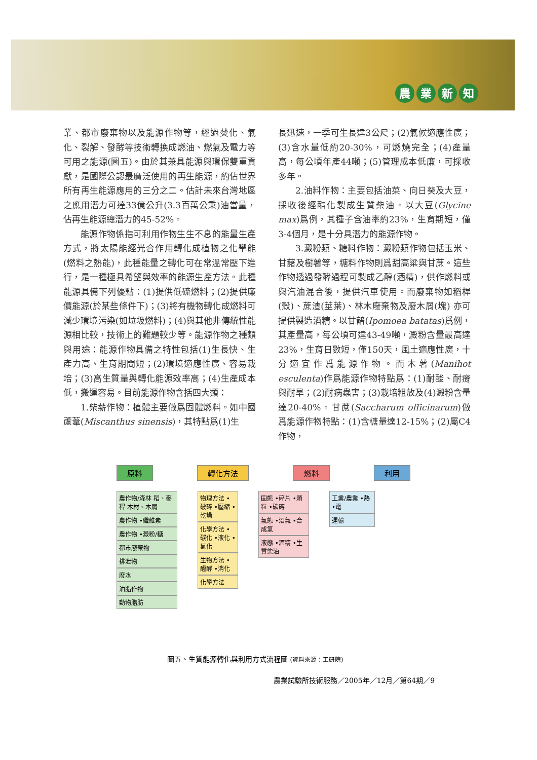農業新知
業、都市廢棄物以及能源作物等，經過焚化、氣化、裂解、發酵等技術轉換成燃油、燃氣及電力等可用之能源(圖五)。由於其兼具能源與環保雙重貢獻，是國際公認最廣泛使用的再生能源，約佔世界所有再生能源應用的三分之二。估計未來台灣地區之應用潛力可達33億公升(3.3百萬公秉)油當量，佔再生能源總潛力的45-52%。
能源作物係指可利用作物生生不息的能量生產方式，將太陽能經光合作用轉化成植物之化學能(燃料之熱能)，此種能量之轉化可在常溫常壓下進行，是一種極具希望與效率的能源生產方法。此種能源具備下列優點：(1)提供低硫燃料；(2)提供廉價能源(於某些條件下)；(3)將有機物轉化成燃料可減少環境污染(如垃圾燃料)；(4)與其他非傳統性能源相比較，技術上的難題較少等。能源作物之種類與用途：能源作物具備之特性包括(1)生長快、生產力高、生育期間短；(2)環境適應性廣、容易栽培；(3)高生質量與轉化能源效率高；(4)生產成本低，搬運容易。目前能源作物含括四大類：
1.柴薪作物：植體主要做爲固體燃料。如中國蘆葦(Miscanthus sinensis)，其特點爲(1)生
長迅速，一季可生長達3公尺；(2)氣候適應性廣；(3)含水量低約20-30%，可燃燒完全；(4)產量高，每公頃年產44噸；(5)管理成本低廉，可採收多年。
2.油料作物：主要包括油菜、向日葵及大豆，採收後經酯化製成生質柴油。以大豆(Glycine max)爲例，其種子含油率約23%，生育期短，僅3-4個月，是十分具潛力的能源作物。
3.澱粉類、糖料作物：澱粉類作物包括玉米、甘藷及樹薯等，糖料作物則爲甜高粱與甘蔗。這些作物透過發酵過程可製成乙醇(酒精)，供作燃料或與汽油混合後，提供汽車使用。而廢棄物如稻桿(殼)、蔗渣(莖葉)、林木廢棄物及廢木屑(塊) 亦可提供製造酒精。以甘藷(Ipomoea batatas)爲例，其產量高，每公頃可達43-49噸，澱粉含量最高達23%，生育日數短，僅150天，風土適應性廣，十分適宜作爲能源作物。而木薯(Manihot esculenta)作爲能源作物特點爲：(1)耐酸、耐瘠與耐旱；(2)耐病蟲害；(3)栽培粗放及(4)澱粉含量達20-40%。甘蔗(Saccharum officinarum)做爲能源作物特點：(1)含糖量達12-15%；(2)屬C4作物，
原料 轉化方法 燃料 利用
農作物/森林 稻、麥稈 木材、木屑
農作物 •纖維素
農作物 •澱粉/糖
都市廢棄物
排泄物
廢水
油脂作物
動物脂肪
物理方法 •破碎 •壓縮 •乾燥
化學方法 •碳化 •液化 •氣化
生物方法 •醱酵 •消化
化學方法
固態 •碎片 •顆粒 •碳磚
氣態 •沼氣 •合成氣
液態 •酒精 •生質柴油
工業/農業 •熱 •電
運輸
圖五、生質能源轉化與利用方式流程圖 (資料來源：工研院)
農業試驗所技術服務／2005年／12月／第64期／9